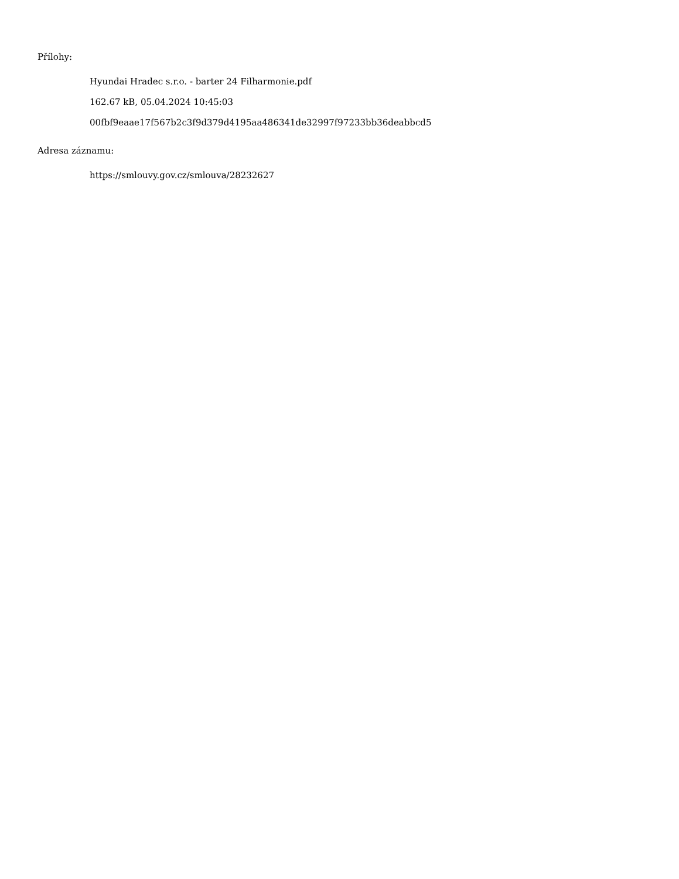Přílohy:
Hyundai Hradec s.r.o. - barter 24 Filharmonie.pdf
162.67 kB, 05.04.2024 10:45:03
00fbf9eaae17f567b2c3f9d379d4195aa486341de32997f97233bb36deabbcd5
Adresa záznamu:
https://smlouvy.gov.cz/smlouva/28232627